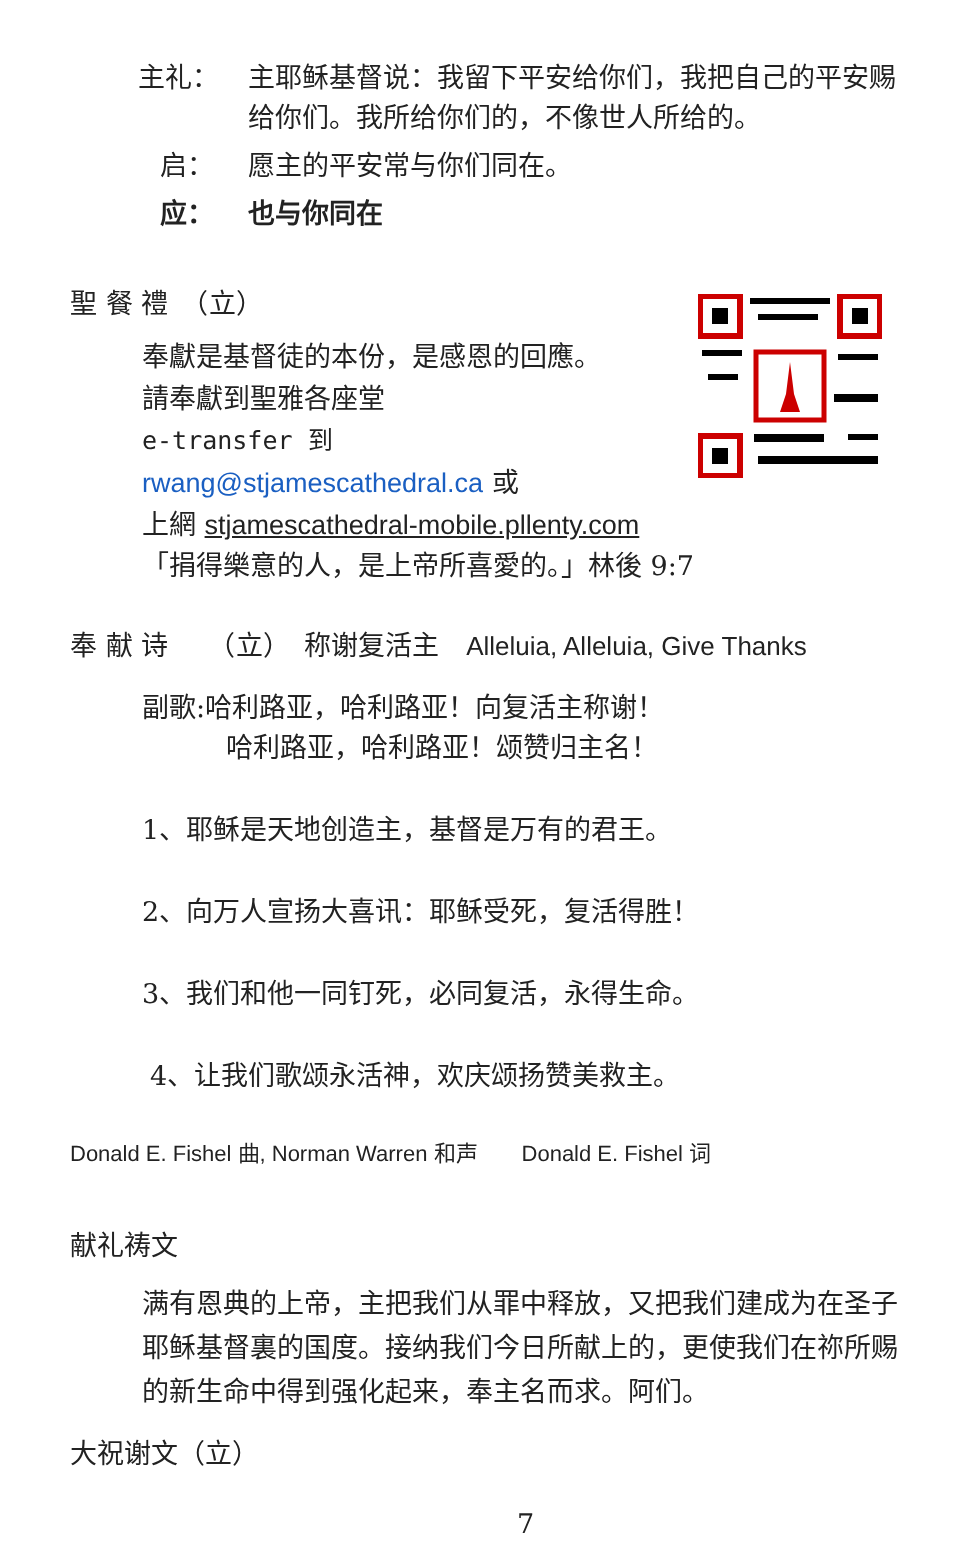主礼： 主耶稣基督说：我留下平安给你们，我把自己的平安赐给你们。我所给你们的，不像世人所给的。
启： 愿主的平安常与你们同在。
应： 也与你同在
聖 餐 禮　（立）
奉獻是基督徒的本份，是感恩的回應。
請奉獻到聖雅各座堂
e-transfer 到
rwang@stjamescathedral.ca 或
上網 stjamescathedral-mobile.pllenty.com
「捐得樂意的人，是上帝所喜愛的。」林後 9:7
奉 献 诗　　（立）　称谢复活主　Alleluia, Alleluia, Give Thanks
副歌:哈利路亚，哈利路亚！向复活主称谢！
哈利路亚，哈利路亚！颂赞归主名！
1、耶稣是天地创造主，基督是万有的君王。
2、向万人宣扬大喜讯：耶稣受死，复活得胜！
3、我们和他一同钉死，必同复活，永得生命。
4、让我们歌颂永活神，欢庆颂扬赞美救主。
Donald E. Fishel 曲, Norman Warren 和声　　Donald E. Fishel 词
献礼祷文
满有恩典的上帝，主把我们从罪中释放，又把我们建成为在圣子耶稣基督裏的国度。接纳我们今日所献上的，更使我们在祢所赐的新生命中得到强化起来，奉主名而求。阿们。
大祝谢文（立）
7